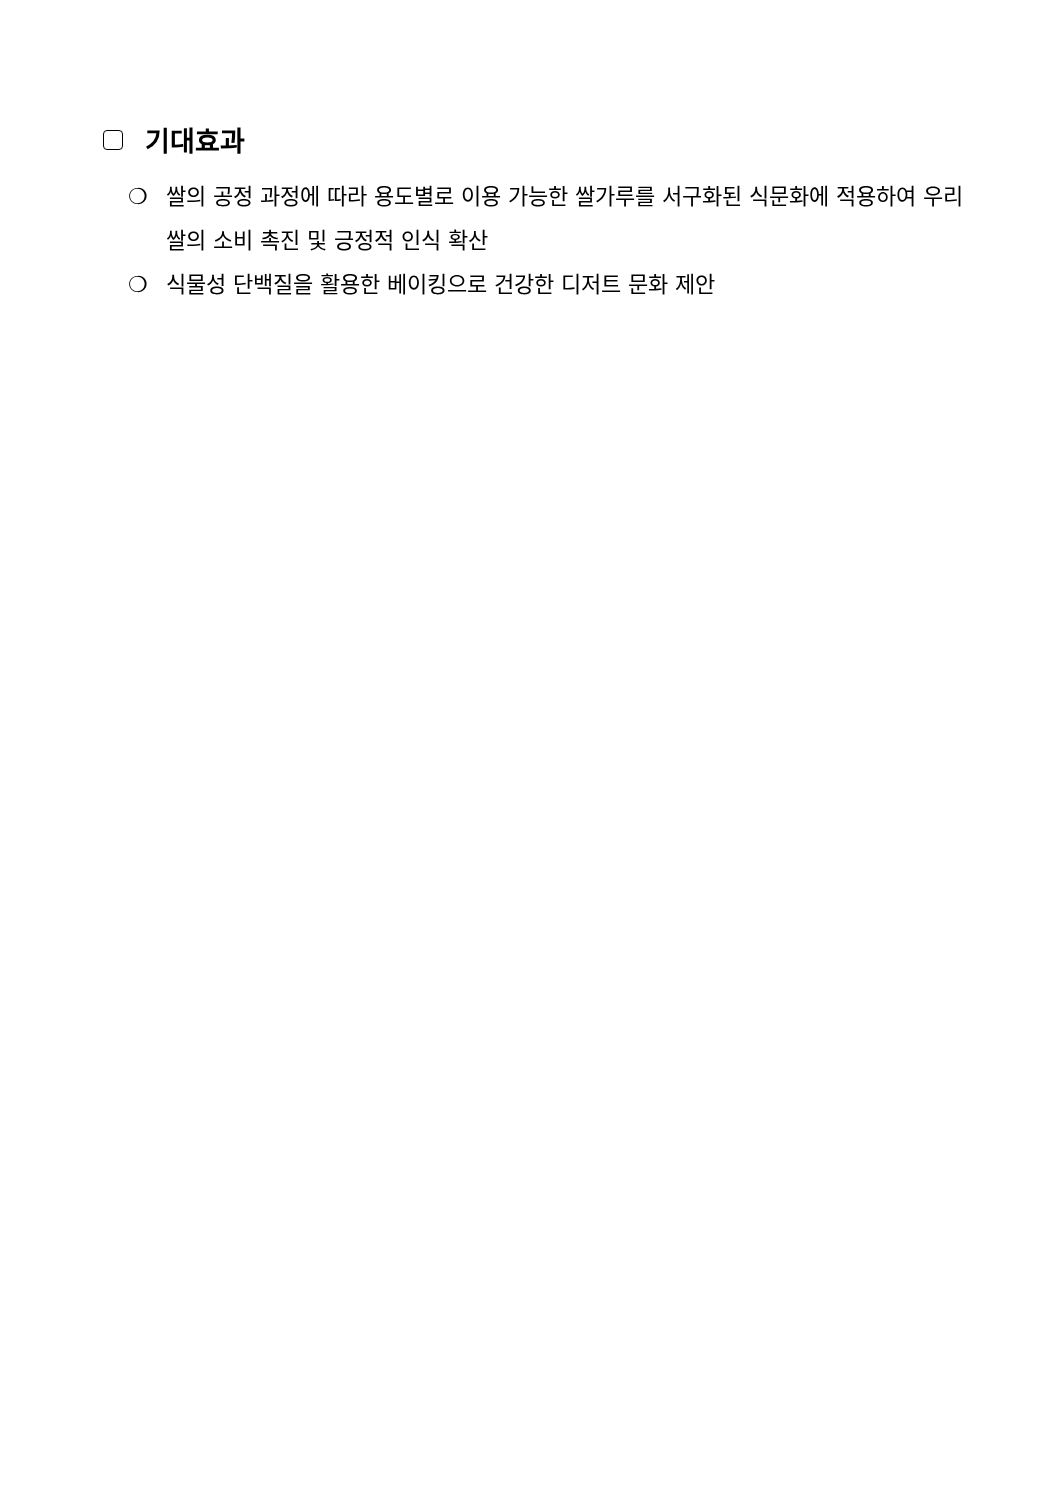기대효과
❍ 쌀의 공정 과정에 따라 용도별로 이용 가능한 쌀가루를 서구화된 식문화에 적용하여 우리 쌀의 소비 촉진 및 긍정적 인식 확산
❍ 식물성 단백질을 활용한 베이킹으로 건강한 디저트 문화 제안